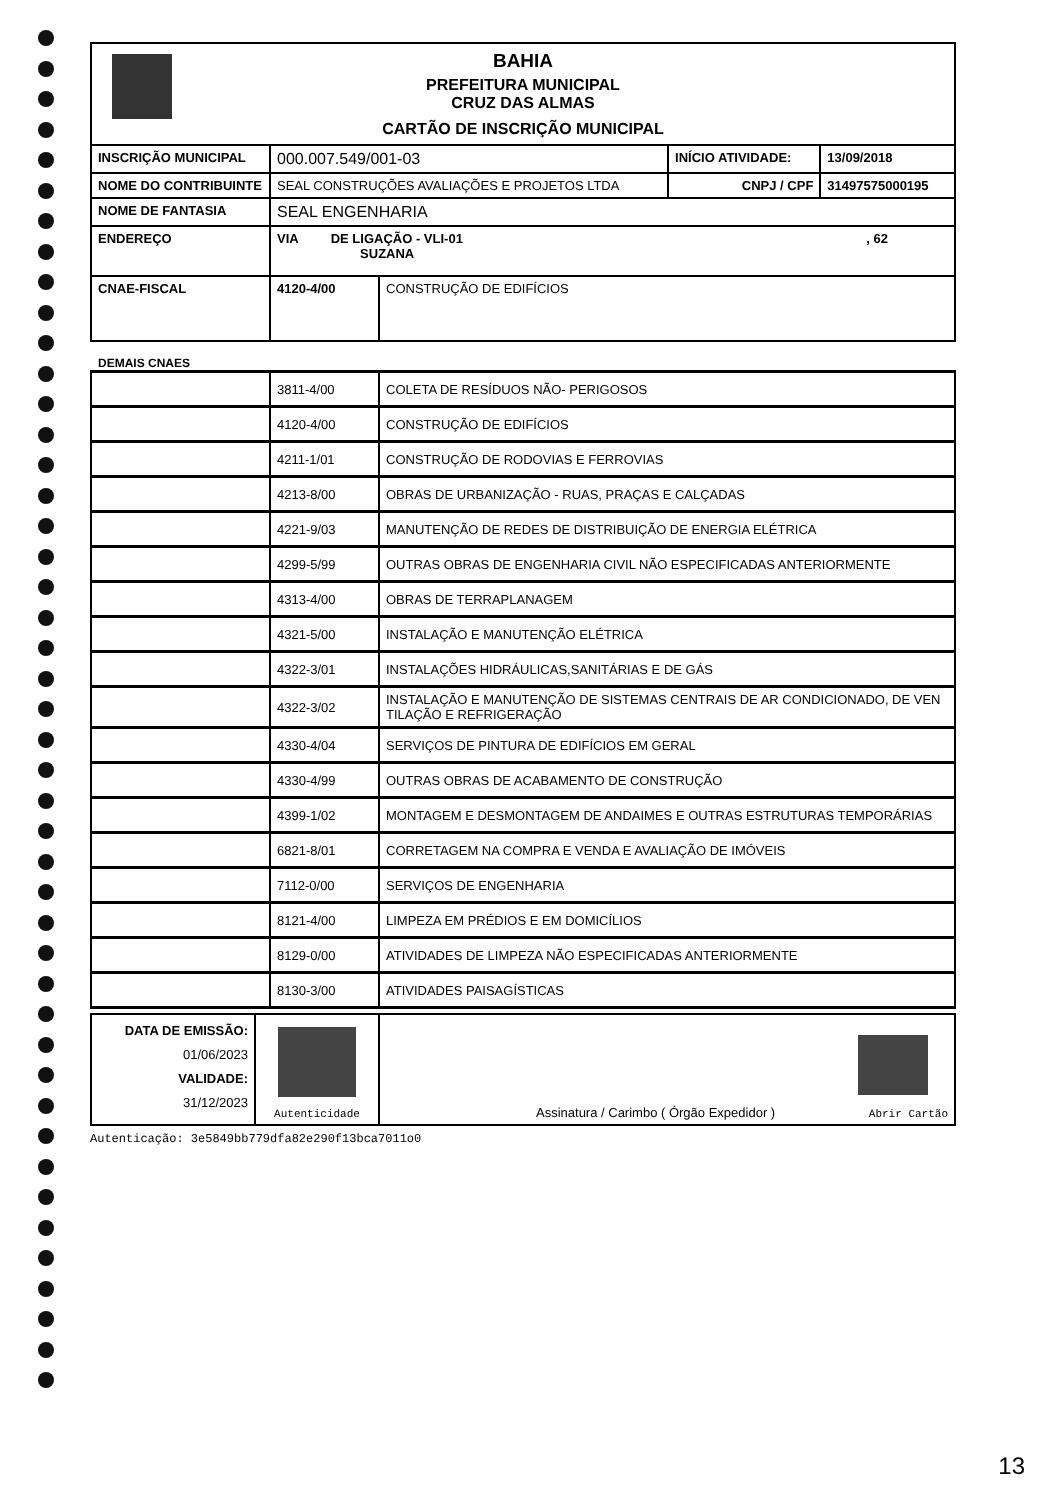BAHIA
PREFEITURA MUNICIPAL
CRUZ DAS ALMAS
CARTÃO DE INSCRIÇÃO MUNICIPAL
| INSCRIÇÃO MUNICIPAL | 000.007.549/001-03 | | INÍCIO ATIVIDADE: | 13/09/2018 |
| NOME DO CONTRIBUINTE | SEAL CONSTRUÇÕES AVALIAÇÕES E PROJETOS LTDA | | CNPJ / CPF | 31497575000195 |
| NOME DE FANTASIA | SEAL ENGENHARIA | | | |
| ENDEREÇO | VIA DE LIGAÇÃO - VLI-01 , 62 SUZANA | | | |
| CNAE-FISCAL | 4120-4/00 | CONSTRUÇÃO DE EDIFÍCIOS | | |
DEMAIS CNAES
| | 3811-4/00 | COLETA DE RESÍDUOS NÃO- PERIGOSOS |
| | 4120-4/00 | CONSTRUÇÃO DE EDIFÍCIOS |
| | 4211-1/01 | CONSTRUÇÃO DE RODOVIAS E FERROVIAS |
| | 4213-8/00 | OBRAS DE URBANIZAÇÃO - RUAS, PRAÇAS E CALÇADAS |
| | 4221-9/03 | MANUTENÇÃO DE REDES DE DISTRIBUIÇÃO DE ENERGIA ELÉTRICA |
| | 4299-5/99 | OUTRAS OBRAS DE ENGENHARIA CIVIL NÃO ESPECIFICADAS ANTERIORMENTE |
| | 4313-4/00 | OBRAS DE TERRAPLANAGEM |
| | 4321-5/00 | INSTALAÇÃO E MANUTENÇÃO ELÉTRICA |
| | 4322-3/01 | INSTALAÇÕES HIDRÁULICAS,SANITÁRIAS E DE GÁS |
| | 4322-3/02 | INSTALAÇÃO E MANUTENÇÃO DE SISTEMAS CENTRAIS DE AR CONDICIONADO, DE VEN TILAÇÃO E REFRIGERAÇÃO |
| | 4330-4/04 | SERVIÇOS DE PINTURA DE EDIFÍCIOS EM GERAL |
| | 4330-4/99 | OUTRAS OBRAS DE ACABAMENTO DE CONSTRUÇÃO |
| | 4399-1/02 | MONTAGEM E DESMONTAGEM DE ANDAIMES E OUTRAS ESTRUTURAS TEMPORÁRIAS |
| | 6821-8/01 | CORRETAGEM NA COMPRA E VENDA E AVALIAÇÃO DE IMÓVEIS |
| | 7112-0/00 | SERVIÇOS DE ENGENHARIA |
| | 8121-4/00 | LIMPEZA EM PRÉDIOS E EM DOMICÍLIOS |
| | 8129-0/00 | ATIVIDADES DE LIMPEZA NÃO ESPECIFICADAS ANTERIORMENTE |
| | 8130-3/00 | ATIVIDADES PAISAGÍSTICAS |
| DATA DE EMISSÃO: 01/06/2023 VALIDADE: 31/12/2023 | Autenticidade | Assinatura / Carimbo ( Órgão Expedidor ) Abrir Cartão |
Autenticação: 3e5849bb779dfa82e290f13bca7011o0
13